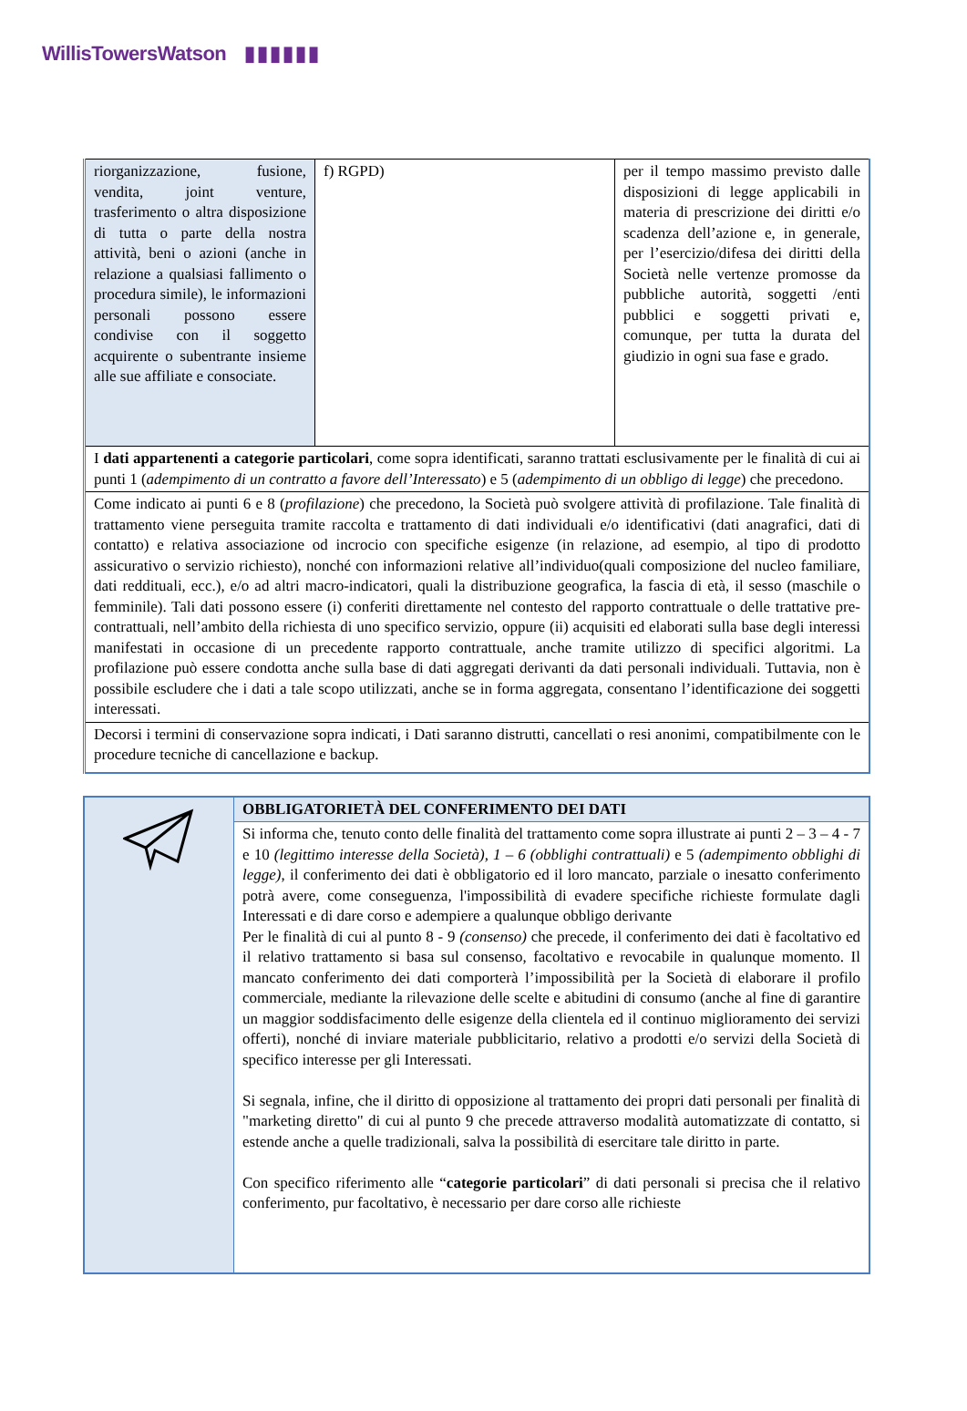WillisTowersWatson ▮▮▮▮▮▮
| riorganizzazione, fusione, vendita, joint venture, trasferimento o altra disposizione di tutta o parte della nostra attività, beni o azioni (anche in relazione a qualsiasi fallimento o procedura simile), le informazioni personali possono essere condivise con il soggetto acquirente o subentrante insieme alle sue affiliate e consociate. | f) RGPD) | per il tempo massimo previsto dalle disposizioni di legge applicabili in materia di prescrizione dei diritti e/o scadenza dell’azione e, in generale, per l’esercizio/difesa dei diritti della Società nelle vertenze promosse da pubbliche autorità, soggetti /enti pubblici e soggetti privati e, comunque, per tutta la durata del giudizio in ogni sua fase e grado. |
| I dati appartenenti a categorie particolari , come sopra identificati, saranno trattati esclusivamente per le finalità di cui ai punti 1 ( adempimento di un contratto a favore dell’Interessato ) e 5 ( adempimento di un obbligo di legge ) che precedono. | | |
| Come indicato ai punti 6 e 8 ( profilazione ) che precedono, la Società può svolgere attività di profilazione. Tale finalità di trattamento viene perseguita tramite raccolta e trattamento di dati individuali e/o identificativi (dati anagrafici, dati di contatto) e relativa associazione od incrocio con specifiche esigenze (in relazione, ad esempio, al tipo di prodotto assicurativo o servizio richiesto), nonché con informazioni relative all’individuo(quali composizione del nucleo familiare, dati reddituali, ecc.), e/o ad altri macro-indicatori, quali la distribuzione geografica, la fascia di età, il sesso (maschile o femminile). Tali dati possono essere (i) conferiti direttamente nel contesto del rapporto contrattuale o delle trattative pre-contrattuali, nell’ambito della richiesta di uno specifico servizio, oppure (ii) acquisiti ed elaborati sulla base degli interessi manifestati in occasione di un precedente rapporto contrattuale, anche tramite utilizzo di specifici algoritmi. La profilazione può essere condotta anche sulla base di dati aggregati derivanti da dati personali individuali. Tuttavia, non è possibile escludere che i dati a tale scopo utilizzati, anche se in forma aggregata, consentano l’identificazione dei soggetti interessati. | | |
| Decorsi i termini di conservazione sopra indicati, i Dati saranno distrutti, cancellati o resi anonimi, compatibilmente con le procedure tecniche di cancellazione e backup. | | |
| | OBBLIGATORIETÀ DEL CONFERIMENTO DEI DATI |
| | Si informa che, tenuto conto delle finalità del trattamento come sopra illustrate ai punti 2 – 3 – 4 - 7 e 10 (legittimo interesse della Società), 1 – 6 (obblighi contrattuali) e 5 (adempimento obblighi di legge) , il conferimento dei dati è obbligatorio ed il loro mancato, parziale o inesatto conferimento potrà avere, come conseguenza, l'impossibilità di evadere specifiche richieste formulate dagli Interessati e di dare corso e adempiere a qualunque obbligo derivante Per le finalità di cui al punto 8 - 9 (consenso) che precede, il conferimento dei dati è facoltativo ed il relativo trattamento si basa sul consenso, facoltativo e revocabile in qualunque momento. Il mancato conferimento dei dati comporterà l’impossibilità per la Società di elaborare il profilo commerciale, mediante la rilevazione delle scelte e abitudini di consumo (anche al fine di garantire un maggior soddisfacimento delle esigenze della clientela ed il continuo miglioramento dei servizi offerti), nonché di inviare materiale pubblicitario, relativo a prodotti e/o servizi della Società di specifico interesse per gli Interessati. Si segnala, infine, che il diritto di opposizione al trattamento dei propri dati personali per finalità di "marketing diretto" di cui al punto 9 che precede attraverso modalità automatizzate di contatto, si estende anche a quelle tradizionali, salva la possibilità di esercitare tale diritto in parte. Con specifico riferimento alle “ categorie particolari ” di dati personali si precisa che il relativo conferimento, pur facoltativo, è necessario per dare corso alle richieste |